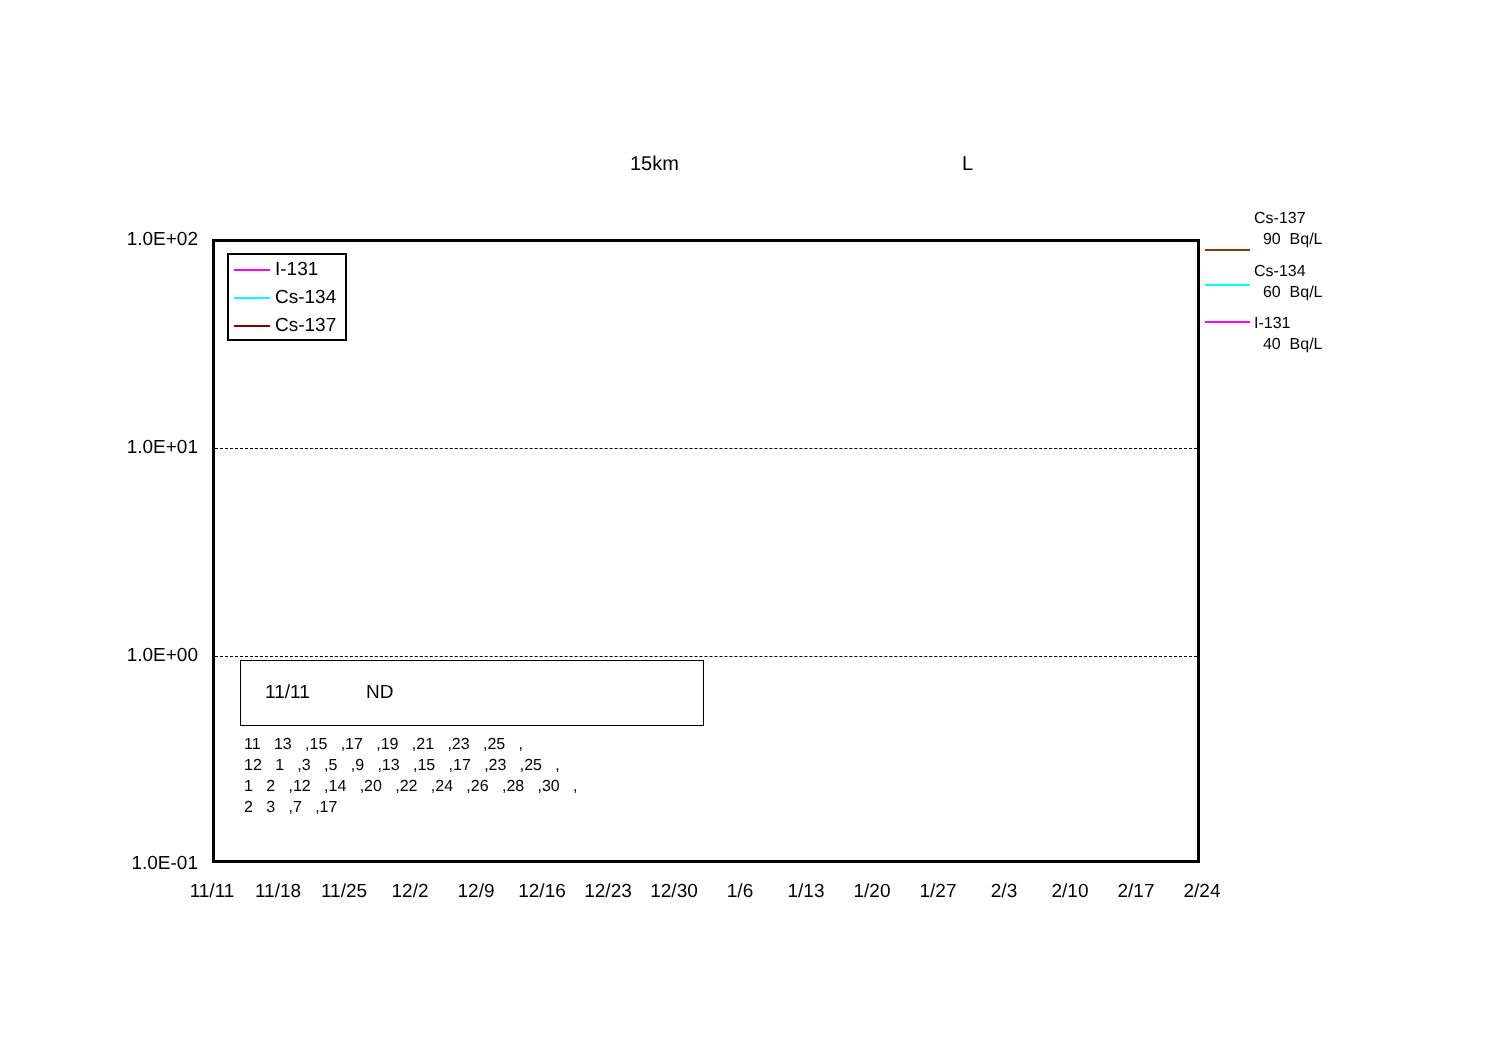15km L
1.0E+02
1.0E+01
1.0E+00
1.0E-01
I-131
Cs-134
Cs-137
11/11 ND
11 13 ,15 ,17 ,19 ,21 ,23 ,25 ,
12 1 ,3 ,5 ,9 ,13 ,15 ,17 ,23 ,25 ,
1 2 ,12 ,14 ,20 ,22 ,24 ,26 ,28 ,30 ,
2 3 ,7 ,17
11/11 11/18 11/25 12/2 12/9 12/16 12/23 12/30 1/6 1/13 1/20 1/27 2/3 2/10 2/17 2/24
Cs-137
90 Bq/L
Cs-134
60 Bq/L
I-131
40 Bq/L